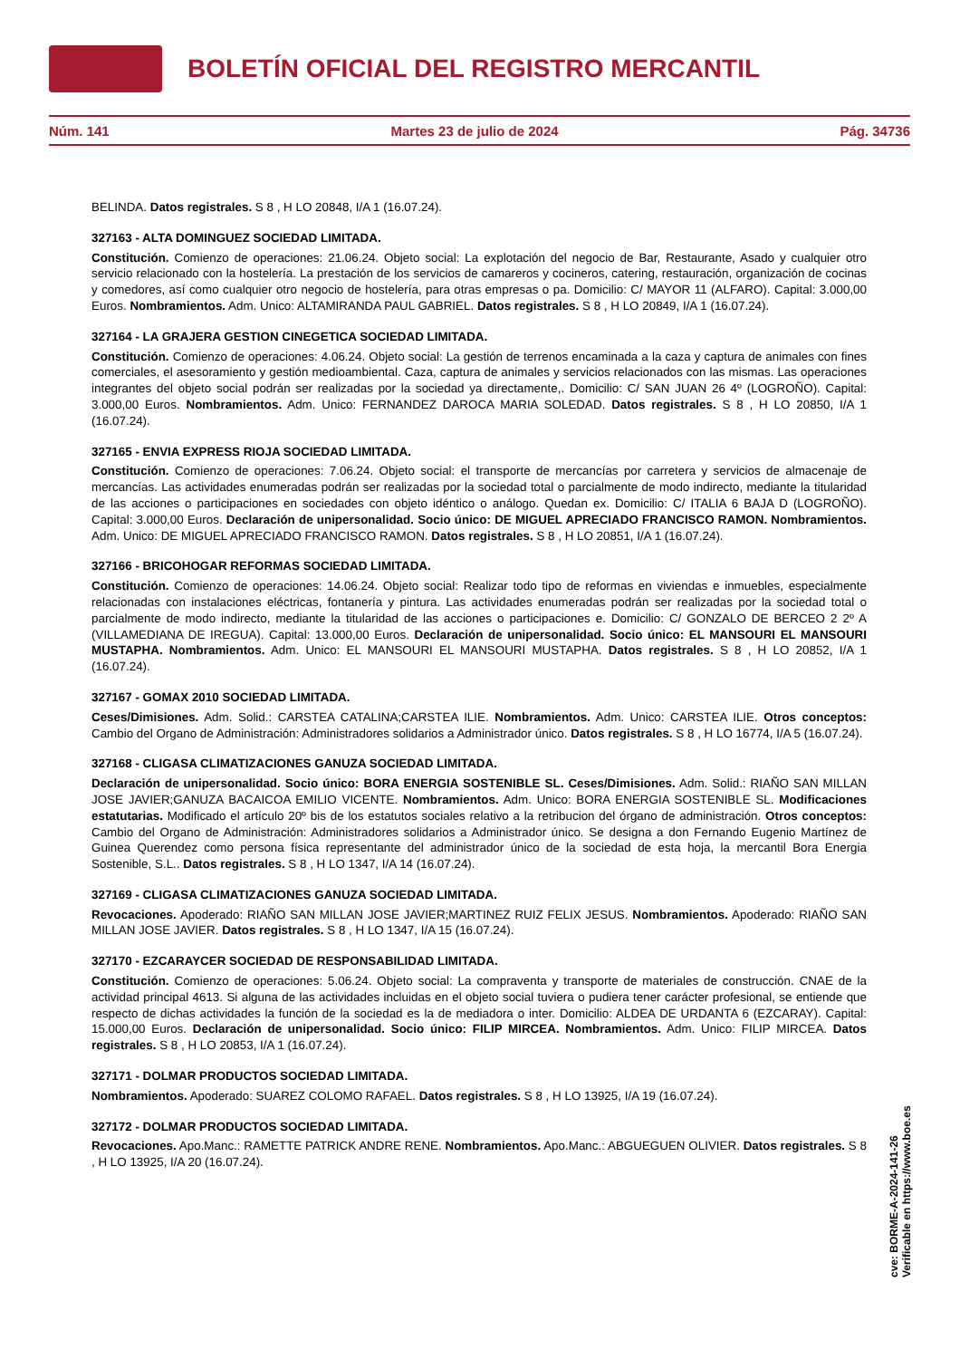BOLETÍN OFICIAL DEL REGISTRO MERCANTIL
Núm. 141 Martes 23 de julio de 2024 Pág. 34736
BELINDA. Datos registrales. S 8 , H LO 20848, I/A 1 (16.07.24).
327163 - ALTA DOMINGUEZ SOCIEDAD LIMITADA.
Constitución. Comienzo de operaciones: 21.06.24. Objeto social: La explotación del negocio de Bar, Restaurante, Asado y cualquier otro servicio relacionado con la hostelería. La prestación de los servicios de camareros y cocineros, catering, restauración, organización de cocinas y comedores, así como cualquier otro negocio de hostelería, para otras empresas o pa. Domicilio: C/ MAYOR 11 (ALFARO). Capital: 3.000,00 Euros. Nombramientos. Adm. Unico: ALTAMIRANDA PAUL GABRIEL. Datos registrales. S 8 , H LO 20849, I/A 1 (16.07.24).
327164 - LA GRAJERA GESTION CINEGETICA SOCIEDAD LIMITADA.
Constitución. Comienzo de operaciones: 4.06.24. Objeto social: La gestión de terrenos encaminada a la caza y captura de animales con fines comerciales, el asesoramiento y gestión medioambiental. Caza, captura de animales y servicios relacionados con las mismas. Las operaciones integrantes del objeto social podrán ser realizadas por la sociedad ya directamente,. Domicilio: C/ SAN JUAN 26 4º (LOGROÑO). Capital: 3.000,00 Euros. Nombramientos. Adm. Unico: FERNANDEZ DAROCA MARIA SOLEDAD. Datos registrales. S 8 , H LO 20850, I/A 1 (16.07.24).
327165 - ENVIA EXPRESS RIOJA SOCIEDAD LIMITADA.
Constitución. Comienzo de operaciones: 7.06.24. Objeto social: el transporte de mercancías por carretera y servicios de almacenaje de mercancías. Las actividades enumeradas podrán ser realizadas por la sociedad total o parcialmente de modo indirecto, mediante la titularidad de las acciones o participaciones en sociedades con objeto idéntico o análogo. Quedan ex. Domicilio: C/ ITALIA 6 BAJA D (LOGROÑO). Capital: 3.000,00 Euros. Declaración de unipersonalidad. Socio único: DE MIGUEL APRECIADO FRANCISCO RAMON. Nombramientos. Adm. Unico: DE MIGUEL APRECIADO FRANCISCO RAMON. Datos registrales. S 8 , H LO 20851, I/A 1 (16.07.24).
327166 - BRICOHOGAR REFORMAS SOCIEDAD LIMITADA.
Constitución. Comienzo de operaciones: 14.06.24. Objeto social: Realizar todo tipo de reformas en viviendas e inmuebles, especialmente relacionadas con instalaciones eléctricas, fontanería y pintura. Las actividades enumeradas podrán ser realizadas por la sociedad total o parcialmente de modo indirecto, mediante la titularidad de las acciones o participaciones e. Domicilio: C/ GONZALO DE BERCEO 2 2º A (VILLAMEDIANA DE IREGUA). Capital: 13.000,00 Euros. Declaración de unipersonalidad. Socio único: EL MANSOURI EL MANSOURI MUSTAPHA. Nombramientos. Adm. Unico: EL MANSOURI EL MANSOURI MUSTAPHA. Datos registrales. S 8 , H LO 20852, I/A 1 (16.07.24).
327167 - GOMAX 2010 SOCIEDAD LIMITADA.
Ceses/Dimisiones. Adm. Solid.: CARSTEA CATALINA;CARSTEA ILIE. Nombramientos. Adm. Unico: CARSTEA ILIE. Otros conceptos: Cambio del Organo de Administración: Administradores solidarios a Administrador único. Datos registrales. S 8 , H LO 16774, I/A 5 (16.07.24).
327168 - CLIGASA CLIMATIZACIONES GANUZA SOCIEDAD LIMITADA.
Declaración de unipersonalidad. Socio único: BORA ENERGIA SOSTENIBLE SL. Ceses/Dimisiones. Adm. Solid.: RIAÑO SAN MILLAN JOSE JAVIER;GANUZA BACAICOA EMILIO VICENTE. Nombramientos. Adm. Unico: BORA ENERGIA SOSTENIBLE SL. Modificaciones estatutarias. Modificado el artículo 20º bis de los estatutos sociales relativo a la retribucion del órgano de administración. Otros conceptos: Cambio del Organo de Administración: Administradores solidarios a Administrador único. Se designa a don Fernando Eugenio Martínez de Guinea Querendez como persona física representante del administrador único de la sociedad de esta hoja, la mercantil Bora Energia Sostenible, S.L.. Datos registrales. S 8 , H LO 1347, I/A 14 (16.07.24).
327169 - CLIGASA CLIMATIZACIONES GANUZA SOCIEDAD LIMITADA.
Revocaciones. Apoderado: RIAÑO SAN MILLAN JOSE JAVIER;MARTINEZ RUIZ FELIX JESUS. Nombramientos. Apoderado: RIAÑO SAN MILLAN JOSE JAVIER. Datos registrales. S 8 , H LO 1347, I/A 15 (16.07.24).
327170 - EZCARAYCER SOCIEDAD DE RESPONSABILIDAD LIMITADA.
Constitución. Comienzo de operaciones: 5.06.24. Objeto social: La compraventa y transporte de materiales de construcción. CNAE de la actividad principal 4613. Si alguna de las actividades incluidas en el objeto social tuviera o pudiera tener carácter profesional, se entiende que respecto de dichas actividades la función de la sociedad es la de mediadora o inter. Domicilio: ALDEA DE URDANTA 6 (EZCARAY). Capital: 15.000,00 Euros. Declaración de unipersonalidad. Socio único: FILIP MIRCEA. Nombramientos. Adm. Unico: FILIP MIRCEA. Datos registrales. S 8 , H LO 20853, I/A 1 (16.07.24).
327171 - DOLMAR PRODUCTOS SOCIEDAD LIMITADA.
Nombramientos. Apoderado: SUAREZ COLOMO RAFAEL. Datos registrales. S 8 , H LO 13925, I/A 19 (16.07.24).
327172 - DOLMAR PRODUCTOS SOCIEDAD LIMITADA.
Revocaciones. Apo.Manc.: RAMETTE PATRICK ANDRE RENE. Nombramientos. Apo.Manc.: ABGUEGUEN OLIVIER. Datos registrales. S 8 , H LO 13925, I/A 20 (16.07.24).
cve: BORME-A-2024-141-26
Verificable en https://www.boe.es